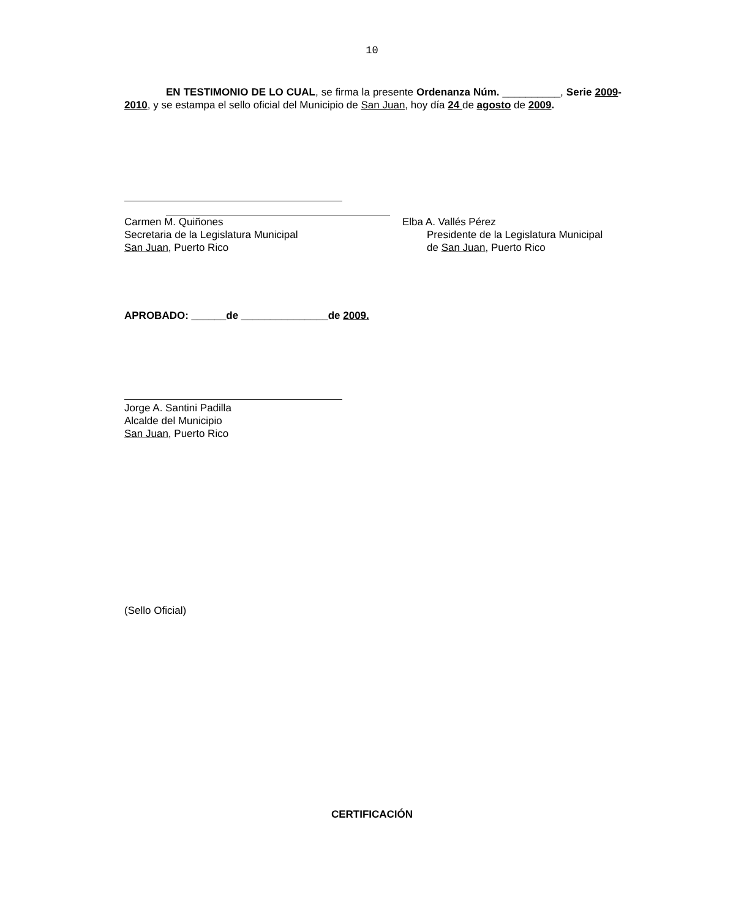10
EN TESTIMONIO DE LO CUAL, se firma la presente Ordenanza Núm. __________, Serie 2009-2010, y se estampa el sello oficial del Municipio de San Juan, hoy día 24 de agosto de 2009.
Carmen M. Quiñones
Secretaria de la Legislatura Municipal
San Juan, Puerto Rico
Elba A. Vallés Pérez
Presidente de la Legislatura Municipal
de San Juan, Puerto Rico
APROBADO: ______de _______________de 2009.
Jorge A. Santini Padilla
Alcalde del Municipio
San Juan, Puerto Rico
(Sello Oficial)
CERTIFICACIÓN